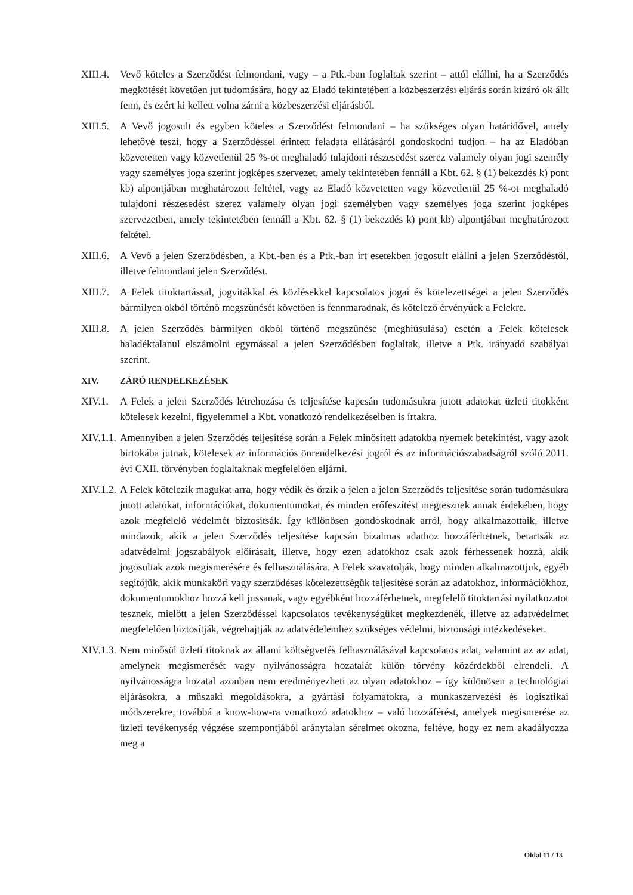XIII.4. Vevő köteles a Szerződést felmondani, vagy – a Ptk.-ban foglaltak szerint – attól elállni, ha a Szerződés megkötését követően jut tudomására, hogy az Eladó tekintetében a közbeszerzési eljárás során kizáró ok állt fenn, és ezért ki kellett volna zárni a közbeszerzési eljárásból.
XIII.5. A Vevő jogosult és egyben köteles a Szerződést felmondani – ha szükséges olyan határidővel, amely lehetővé teszi, hogy a Szerződéssel érintett feladata ellátásáról gondoskodni tudjon – ha az Eladóban közvetetten vagy közvetlenül 25 %-ot meghaladó tulajdoni részesedést szerez valamely olyan jogi személy vagy személyes joga szerint jogképes szervezet, amely tekintetében fennáll a Kbt. 62. § (1) bekezdés k) pont kb) alpontjában meghatározott feltétel, vagy az Eladó közvetetten vagy közvetlenül 25 %-ot meghaladó tulajdoni részesedést szerez valamely olyan jogi személyben vagy személyes joga szerint jogképes szervezetben, amely tekintetében fennáll a Kbt. 62. § (1) bekezdés k) pont kb) alpontjában meghatározott feltétel.
XIII.6. A Vevő a jelen Szerződésben, a Kbt.-ben és a Ptk.-ban írt esetekben jogosult elállni a jelen Szerződéstől, illetve felmondani jelen Szerződést.
XIII.7. A Felek titoktartással, jogvitákkal és közlésekkel kapcsolatos jogai és kötelezettségei a jelen Szerződés bármilyen okból történő megszűnését követően is fennmaradnak, és kötelező érvényűek a Felekre.
XIII.8. A jelen Szerződés bármilyen okból történő megszűnése (meghiúsulása) esetén a Felek kötelesek haladéktalanul elszámolni egymással a jelen Szerződésben foglaltak, illetve a Ptk. irányadó szabályai szerint.
XIV. ZÁRÓ RENDELKEZÉSEK
XIV.1. A Felek a jelen Szerződés létrehozása és teljesítése kapcsán tudomásukra jutott adatokat üzleti titokként kötelesek kezelni, figyelemmel a Kbt. vonatkozó rendelkezéseiben is írtakra.
XIV.1.1. Amennyiben a jelen Szerződés teljesítése során a Felek minősített adatokba nyernek betekintést, vagy azok birtokába jutnak, kötelesek az információs önrendelkezési jogról és az információszabadságról szóló 2011. évi CXII. törvényben foglaltaknak megfelelően eljárni.
XIV.1.2. A Felek kötelezik magukat arra, hogy védik és őrzik a jelen a jelen Szerződés teljesítése során tudomásukra jutott adatokat, információkat, dokumentumokat, és minden erőfeszítést megtesznek annak érdekében, hogy azok megfelelő védelmét biztosítsák. Így különösen gondoskodnak arról, hogy alkalmazottaik, illetve mindazok, akik a jelen Szerződés teljesítése kapcsán bizalmas adathoz hozzáférhetnek, betartsák az adatvédelmi jogszabályok előírásait, illetve, hogy ezen adatokhoz csak azok férhessenek hozzá, akik jogosultak azok megismerésére és felhasználására. A Felek szavatolják, hogy minden alkalmazottjuk, egyéb segítőjük, akik munkaköri vagy szerződéses kötelezettségük teljesítése során az adatokhoz, információkhoz, dokumentumokhoz hozzá kell jussanak, vagy egyébként hozzáférhetnek, megfelelő titoktartási nyilatkozatot tesznek, mielőtt a jelen Szerződéssel kapcsolatos tevékenységüket megkezdenék, illetve az adatvédelmet megfelelően biztosítják, végrehajtják az adatvédelemhez szükséges védelmi, biztonsági intézkedéseket.
XIV.1.3. Nem minősül üzleti titoknak az állami költségvetés felhasználásával kapcsolatos adat, valamint az az adat, amelynek megismerését vagy nyilvánosságra hozatalát külön törvény közérdekből elrendeli. A nyilvánosságra hozatal azonban nem eredményezheti az olyan adatokhoz – így különösen a technológiai eljárásokra, a műszaki megoldásokra, a gyártási folyamatokra, a munkaszervezési és logisztikai módszerekre, továbbá a know-how-ra vonatkozó adatokhoz – való hozzáférést, amelyek megismerése az üzleti tevékenység végzése szempontjából aránytalan sérelmet okozna, feltéve, hogy ez nem akadályozza meg a
Oldal 11 / 13